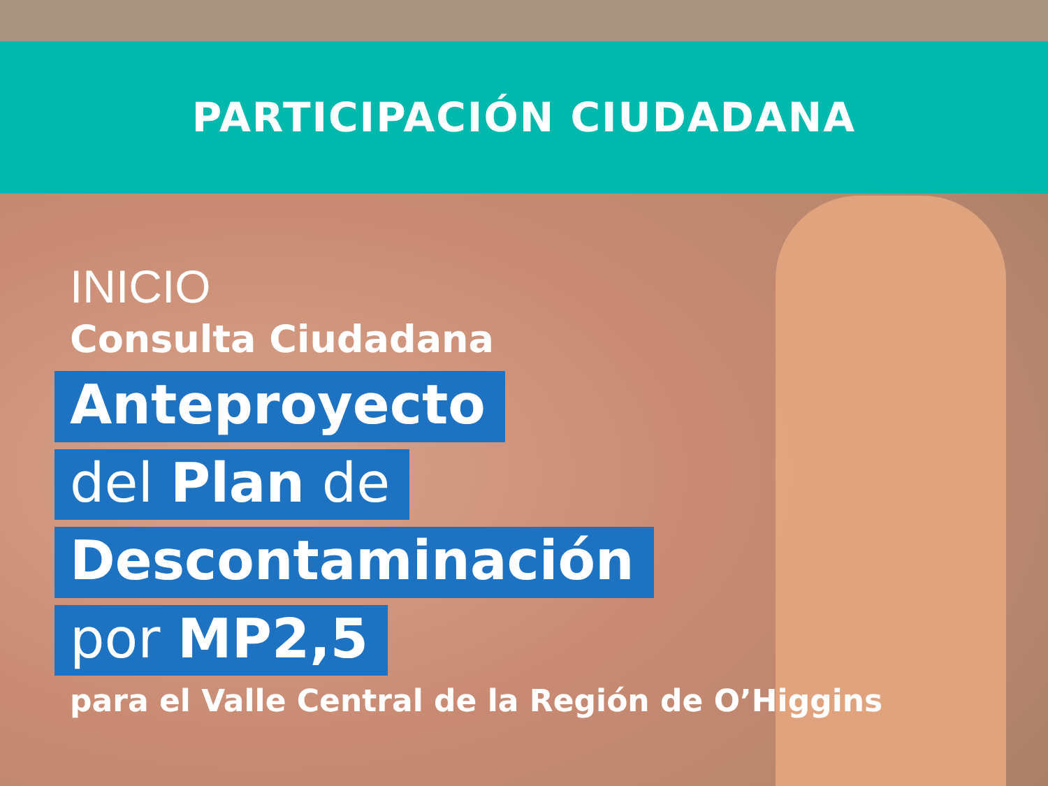PARTICIPACIÓN CIUDADANA
INICIO
Consulta Ciudadana
Anteproyecto
del Plan de
Descontaminación
por MP2,5
para el Valle Central de la Región de O’Higgins